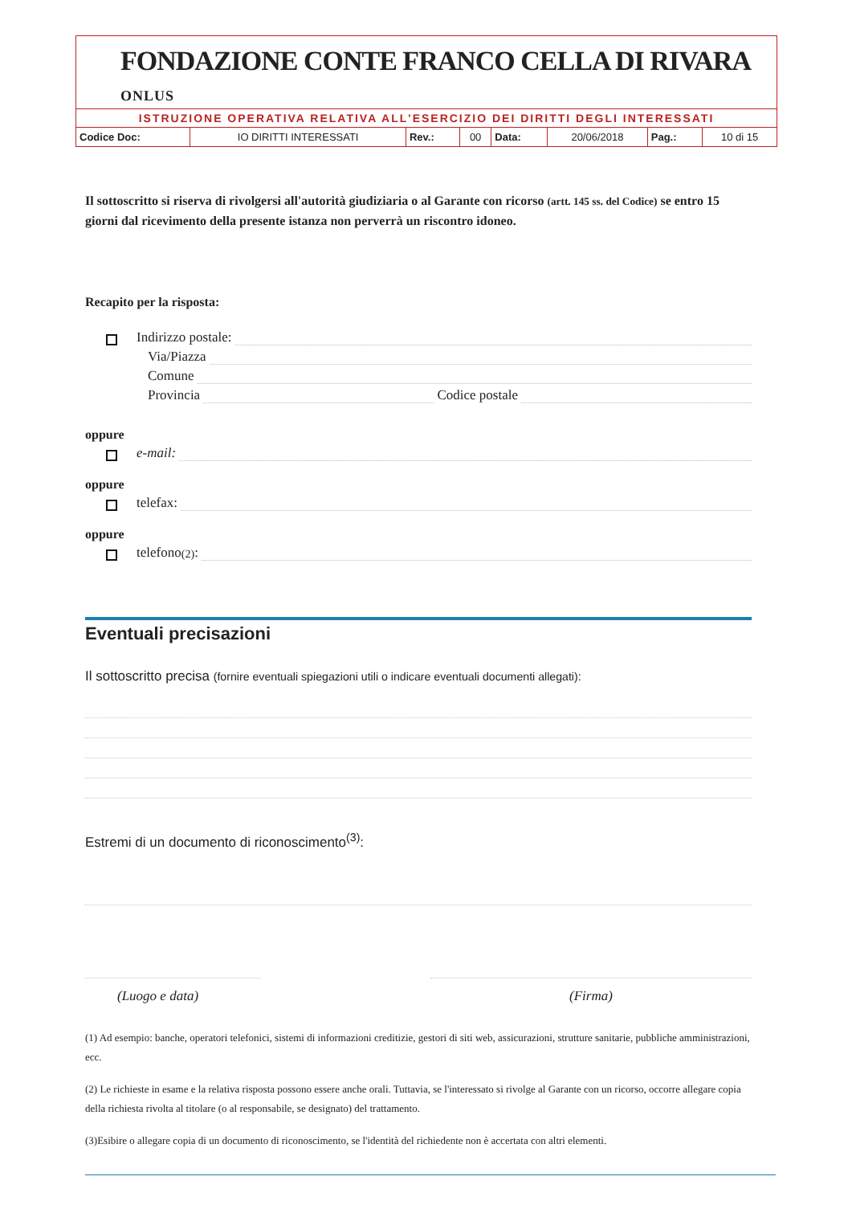FONDAZIONE CONTE FRANCO CELLA DI RIVARA ONLUS
ISTRUZIONE OPERATIVA RELATIVA ALL'ESERCIZIO DEI DIRITTI DEGLI INTERESSATI
| Codice Doc: | IO DIRITTI INTERESSATI | Rev.: | 00 | Data: | 20/06/2018 | Pag.: | 10 di 15 |
Il sottoscritto si riserva di rivolgersi all'autorità giudiziaria o al Garante con ricorso (artt. 145 ss. del Codice) se entro 15 giorni dal ricevimento della presente istanza non perverrà un riscontro idoneo.
Recapito per la risposta:
Indirizzo postale:
Via/Piazza
Comune
Provincia Codice postale
oppure
e-mail:
oppure
telefax:
oppure
telefono<sup>(2)</sup> :
Eventuali precisazioni
Il sottoscritto precisa (fornire eventuali spiegazioni utili o indicare eventuali documenti allegati):
Estremi di un documento di riconoscimento<sup>(3)</sup>:
(Luogo e data) (Firma)
(1) Ad esempio: banche, operatori telefonici, sistemi di informazioni creditizie, gestori di siti web, assicurazioni, strutture sanitarie, pubbliche amministrazioni, ecc.
(2) Le richieste in esame e la relativa risposta possono essere anche orali. Tuttavia, se l'interessato si rivolge al Garante con un ricorso, occorre allegare copia della richiesta rivolta al titolare (o al responsabile, se designato) del trattamento.
(3)Esibire o allegare copia di un documento di riconoscimento, se l'identità del richiedente non è accertata con altri elementi.